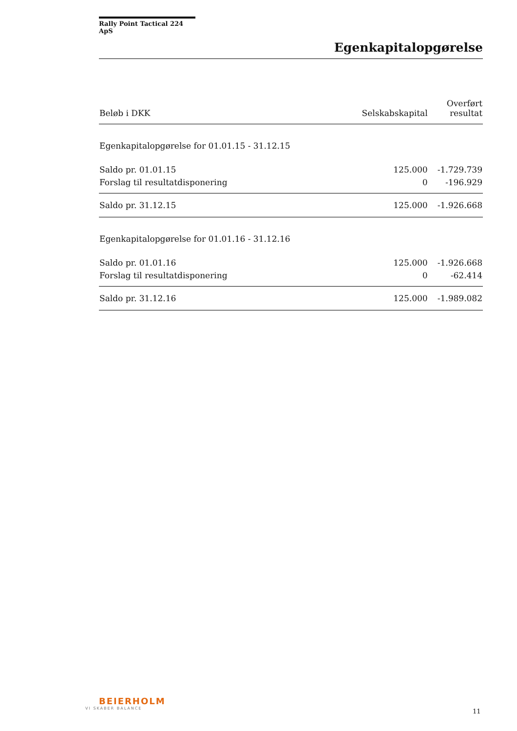Rally Point Tactical 224 ApS
Egenkapitalopgørelse
| Beløb i DKK | Selskabskapital | Overført resultat |
| --- | --- | --- |
| Egenkapitalopgørelse for 01.01.15 - 31.12.15 | | |
| Saldo pr. 01.01.15 | 125.000 | -1.729.739 |
| Forslag til resultatdisponering | 0 | -196.929 |
| Saldo pr. 31.12.15 | 125.000 | -1.926.668 |
| Egenkapitalopgørelse for 01.01.16 - 31.12.16 | | |
| Saldo pr. 01.01.16 | 125.000 | -1.926.668 |
| Forslag til resultatdisponering | 0 | -62.414 |
| Saldo pr. 31.12.16 | 125.000 | -1.989.082 |
BEIERHOLM
VI SKABER BALANCE
11